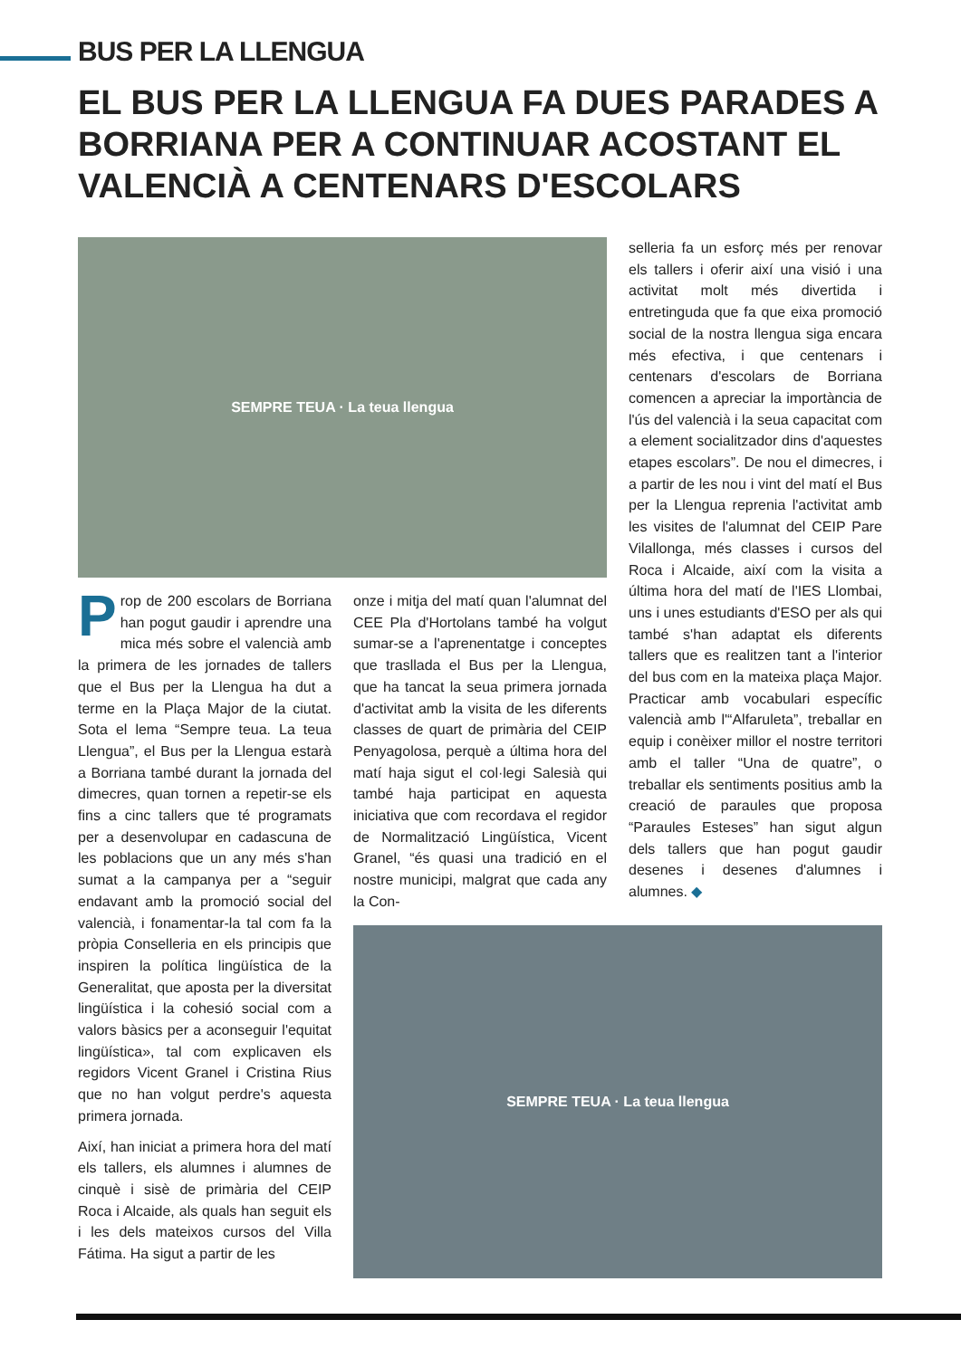BUS PER LA LLENGUA
EL BUS PER LA LLENGUA FA DUES PARADES A BORRIANA PER A CONTINUAR ACOSTANT EL VALENCIÀ A CENTENARS D'ESCOLARS
SEMPRE TEUA · La teua llengua
Prop de 200 escolars de Borriana han pogut gaudir i aprendre una mica més sobre el valencià amb la primera de les jornades de tallers que el Bus per la Llengua ha dut a terme en la Plaça Major de la ciutat. Sota el lema “Sempre teua. La teua Llengua”, el Bus per la Llengua estarà a Borriana també durant la jornada del dimecres, quan tornen a repetir-se els fins a cinc tallers que té programats per a desenvolupar en cadascuna de les poblacions que un any més s'han sumat a la campanya per a “seguir endavant amb la promoció social del valencià, i fonamentar-la tal com fa la pròpia Conselleria en els principis que inspiren la política lingüística de la Generalitat, que aposta per la diversitat lingüística i la cohesió social com a valors bàsics per a aconseguir l'equitat lingüística», tal com explicaven els regidors Vicent Granel i Cristina Rius que no han volgut perdre's aquesta primera jornada.
Així, han iniciat a primera hora del matí els tallers, els alumnes i alumnes de cinquè i sisè de primària del CEIP Roca i Alcaide, als quals han seguit els i les dels mateixos cursos del Villa Fátima. Ha sigut a partir de les
onze i mitja del matí quan l'alumnat del CEE Pla d'Hortolans també ha volgut sumar-se a l'aprenentatge i conceptes que trasllada el Bus per la Llengua, que ha tancat la seua primera jornada d'activitat amb la visita de les diferents classes de quart de primària del CEIP Penyagolosa, perquè a última hora del matí haja sigut el col·legi Salesià qui també haja participat en aquesta iniciativa que com recordava el regidor de Normalització Lingüística, Vicent Granel, “és quasi una tradició en el nostre municipi, malgrat que cada any la Con-
selleria fa un esforç més per renovar els tallers i oferir així una visió i una activitat molt més divertida i entretinguda que fa que eixa promoció social de la nostra llengua siga encara més efectiva, i que centenars i centenars d'escolars de Borriana comencen a apreciar la importància de l'ús del valencià i la seua capacitat com a element socialitzador dins d'aquestes etapes escolars”. De nou el dimecres, i a partir de les nou i vint del matí el Bus per la Llengua reprenia l'activitat amb les visites de l'alumnat del CEIP Pare Vilallonga, més classes i cursos del Roca i Alcaide, així com la visita a última hora del matí de l'IES Llombai, uns i unes estudiants d'ESO per als qui també s'han adaptat els diferents tallers que es realitzen tant a l'interior del bus com en la mateixa plaça Major. Practicar amb vocabulari específic valencià amb l'“Alfaruleta”, treballar en equip i conèixer millor el nostre territori amb el taller “Una de quatre”, o treballar els sentiments positius amb la creació de paraules que proposa “Paraules Esteses” han sigut algun dels tallers que han pogut gaudir desenes i desenes d'alumnes i alumnes. ◆
SEMPRE TEUA · La teua llengua